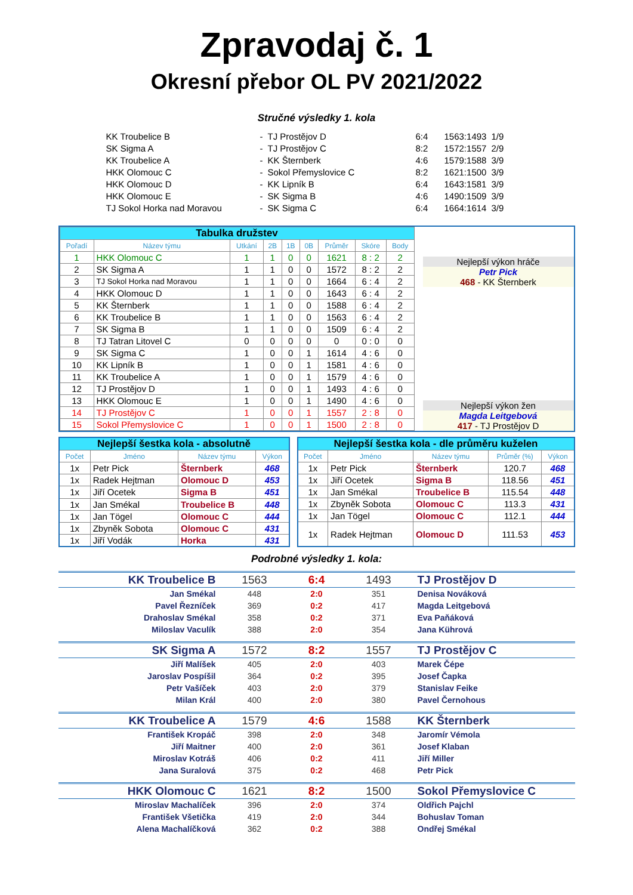Zpravodaj č. 1
Okresní přebor OL PV 2021/2022
Stručné výsledky 1. kola
| KK Troubelice B | - | TJ Prostějov D | 6:4 | 1563:1493 | 1/9 |
| SK Sigma A | - | TJ Prostějov C | 8:2 | 1572:1557 | 2/9 |
| KK Troubelice A | - | KK Šternberk | 4:6 | 1579:1588 | 3/9 |
| HKK Olomouc C | - | Sokol Přemyslovice C | 8:2 | 1621:1500 | 3/9 |
| HKK Olomouc D | - | KK Lipník B | 6:4 | 1643:1581 | 3/9 |
| HKK Olomouc E | - | SK Sigma B | 4:6 | 1490:1509 | 3/9 |
| TJ Sokol Horka nad Moravou | - | SK Sigma C | 6:4 | 1664:1614 | 3/9 |
| Tabulka družstev | | | | | | | | |
| Pořadí | Název týmu | Utkání | 2B | 1B | 0B | Průměr | Skóre | Body |
| 1 | HKK Olomouc C | 1 | 1 | 0 | 0 | 1621 | 8 : 2 | 2 |
| 2 | SK Sigma A | 1 | 1 | 0 | 0 | 1572 | 8 : 2 | 2 |
| 3 | TJ Sokol Horka nad Moravou | 1 | 1 | 0 | 0 | 1664 | 6 : 4 | 2 |
| 4 | HKK Olomouc D | 1 | 1 | 0 | 0 | 1643 | 6 : 4 | 2 |
| 5 | KK Šternberk | 1 | 1 | 0 | 0 | 1588 | 6 : 4 | 2 |
| 6 | KK Troubelice B | 1 | 1 | 0 | 0 | 1563 | 6 : 4 | 2 |
| 7 | SK Sigma B | 1 | 1 | 0 | 0 | 1509 | 6 : 4 | 2 |
| 8 | TJ Tatran Litovel C | 0 | 0 | 0 | 0 | 0 | 0 : 0 | 0 |
| 9 | SK Sigma C | 1 | 0 | 0 | 1 | 1614 | 4 : 6 | 0 |
| 10 | KK Lipník B | 1 | 0 | 0 | 1 | 1581 | 4 : 6 | 0 |
| 11 | KK Troubelice A | 1 | 0 | 0 | 1 | 1579 | 4 : 6 | 0 |
| 12 | TJ Prostějov D | 1 | 0 | 0 | 1 | 1493 | 4 : 6 | 0 |
| 13 | HKK Olomouc E | 1 | 0 | 0 | 1 | 1490 | 4 : 6 | 0 |
| 14 | TJ Prostějov C | 1 | 0 | 0 | 1 | 1557 | 2 : 8 | 0 |
| 15 | Sokol Přemyslovice C | 1 | 0 | 0 | 1 | 1500 | 2 : 8 | 0 |
Nejlepší výkon hráče
Petr Pick
468 - KK Šternberk
Nejlepší výkon žen
Magda Leitgebová
417 - TJ Prostějov D
| Nejlepší šestka kola - absolutně | | | |
| Počet | Jméno | Název týmu | Výkon |
| 1x | Petr Pick | Šternberk | 468 |
| 1x | Radek Hejtman | Olomouc D | 453 |
| 1x | Jiří Ocetek | Sigma B | 451 |
| 1x | Jan Smékal | Troubelice B | 448 |
| 1x | Jan Tögel | Olomouc C | 444 |
| 1x | Zbyněk Sobota | Olomouc C | 431 |
| 1x | Jiří Vodák | Horka | 431 |
| Nejlepší šestka kola - dle průměru kuželen | | | | |
| Počet | Jméno | Název týmu | Průměr (%) | Výkon |
| 1x | Petr Pick | Šternberk | 120.7 | 468 |
| 1x | Jiří Ocetek | Sigma B | 118.56 | 451 |
| 1x | Jan Smékal | Troubelice B | 115.54 | 448 |
| 1x | Zbyněk Sobota | Olomouc C | 113.3 | 431 |
| 1x | Jan Tögel | Olomouc C | 112.1 | 444 |
| 1x | Radek Hejtman | Olomouc D | 111.53 | 453 |
Podrobné výsledky 1. kola:
| KK Troubelice B | 1563 | 6:4 | 1493 | TJ Prostějov D |
| Jan Smékal | 448 | 2:0 | 351 | Denisa Nováková |
| Pavel Řezníček | 369 | 0:2 | 417 | Magda Leitgebová |
| Drahoslav Smékal | 358 | 0:2 | 371 | Eva Paňáková |
| Miloslav Vaculík | 388 | 2:0 | 354 | Jana Kührová |
| SK Sigma A | 1572 | 8:2 | 1557 | TJ Prostějov C |
| Jiří Malíšek | 405 | 2:0 | 403 | Marek Čépe |
| Jaroslav Pospíšil | 364 | 0:2 | 395 | Josef Čapka |
| Petr Vašíček | 403 | 2:0 | 379 | Stanislav Feike |
| Milan Král | 400 | 2:0 | 380 | Pavel Černohous |
| KK Troubelice A | 1579 | 4:6 | 1588 | KK Šternberk |
| František Kropáč | 398 | 2:0 | 348 | Jaromír Vémola |
| Jiří Maitner | 400 | 2:0 | 361 | Josef Klaban |
| Miroslav Kotráš | 406 | 0:2 | 411 | Jiří Miller |
| Jana Suralová | 375 | 0:2 | 468 | Petr Pick |
| HKK Olomouc C | 1621 | 8:2 | 1500 | Sokol Přemyslovice C |
| Miroslav Machalíček | 396 | 2:0 | 374 | Oldřich Pajchl |
| František Všetička | 419 | 2:0 | 344 | Bohuslav Toman |
| Alena Machalíčková | 362 | 0:2 | 388 | Ondřej Smékal |